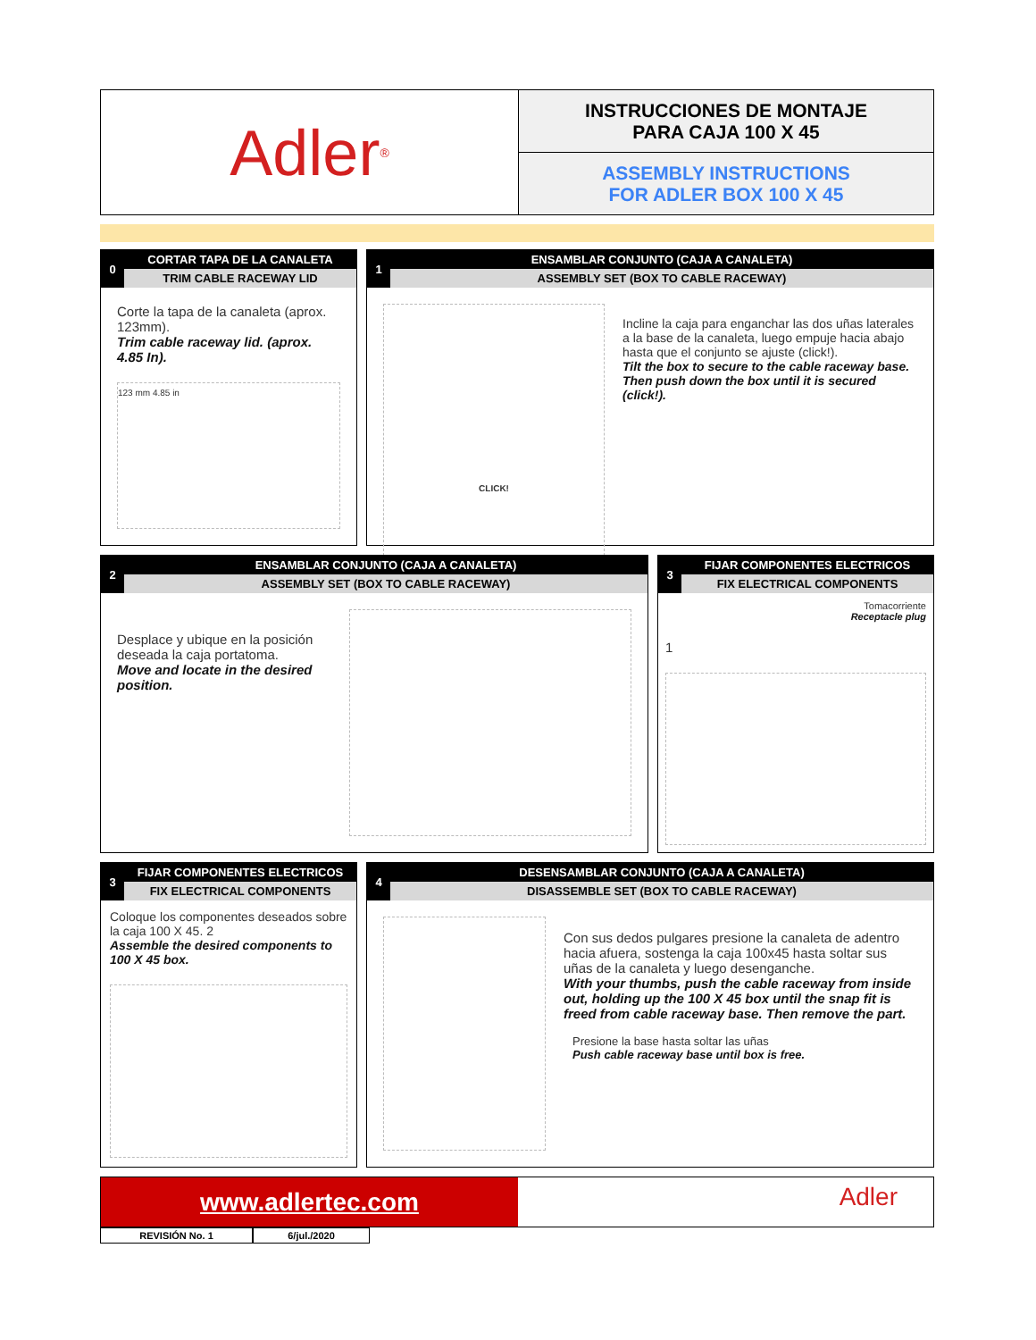Adler<sup>®</sup>
INSTRUCCIONES DE MONTAJE
PARA CAJA 100 X 45
ASSEMBLY INSTRUCTIONS
FOR ADLER BOX 100 X 45
0
CORTAR TAPA DE LA CANALETA
TRIM CABLE RACEWAY LID
Corte la tapa de la canaleta (aprox. 123mm).
Trim cable raceway lid. (aprox. 4.85 In).
123 mm 4.85 in
1
ENSAMBLAR CONJUNTO (CAJA A CANALETA)
ASSEMBLY SET (BOX TO CABLE RACEWAY)
CLICK!
Incline la caja para enganchar las dos uñas laterales a la base de la canaleta, luego empuje hacia abajo hasta que el conjunto se ajuste (click!).
Tilt the box to secure to the cable raceway base. Then push down the box until it is secured (click!).
2
ENSAMBLAR CONJUNTO (CAJA A CANALETA)
ASSEMBLY SET (BOX TO CABLE RACEWAY)
Desplace y ubique en la posición deseada la caja portatoma.
Move and locate in the desired position.
3
FIJAR COMPONENTES ELECTRICOS
FIX ELECTRICAL COMPONENTS
Tomacorriente
Receptacle plug
1
3
FIJAR COMPONENTES ELECTRICOS
FIX ELECTRICAL COMPONENTS
Coloque los componentes deseados sobre la caja 100 X 45. 2
Assemble the desired components to 100 X 45 box.
4
DESENSAMBLAR CONJUNTO (CAJA A CANALETA)
DISASSEMBLE SET (BOX TO CABLE RACEWAY)
Con sus dedos pulgares presione la canaleta de adentro hacia afuera, sostenga la caja 100x45 hasta soltar sus uñas de la canaleta y luego desenganche.
With your thumbs, push the cable raceway from inside out, holding up the 100 X 45 box until the snap fit is freed from cable raceway base. Then remove the part.
Presione la base hasta soltar las uñas
Push cable raceway base until box is free.
www.adlertec.com
Adler
REVISIÓN No. 1 6/jul./2020